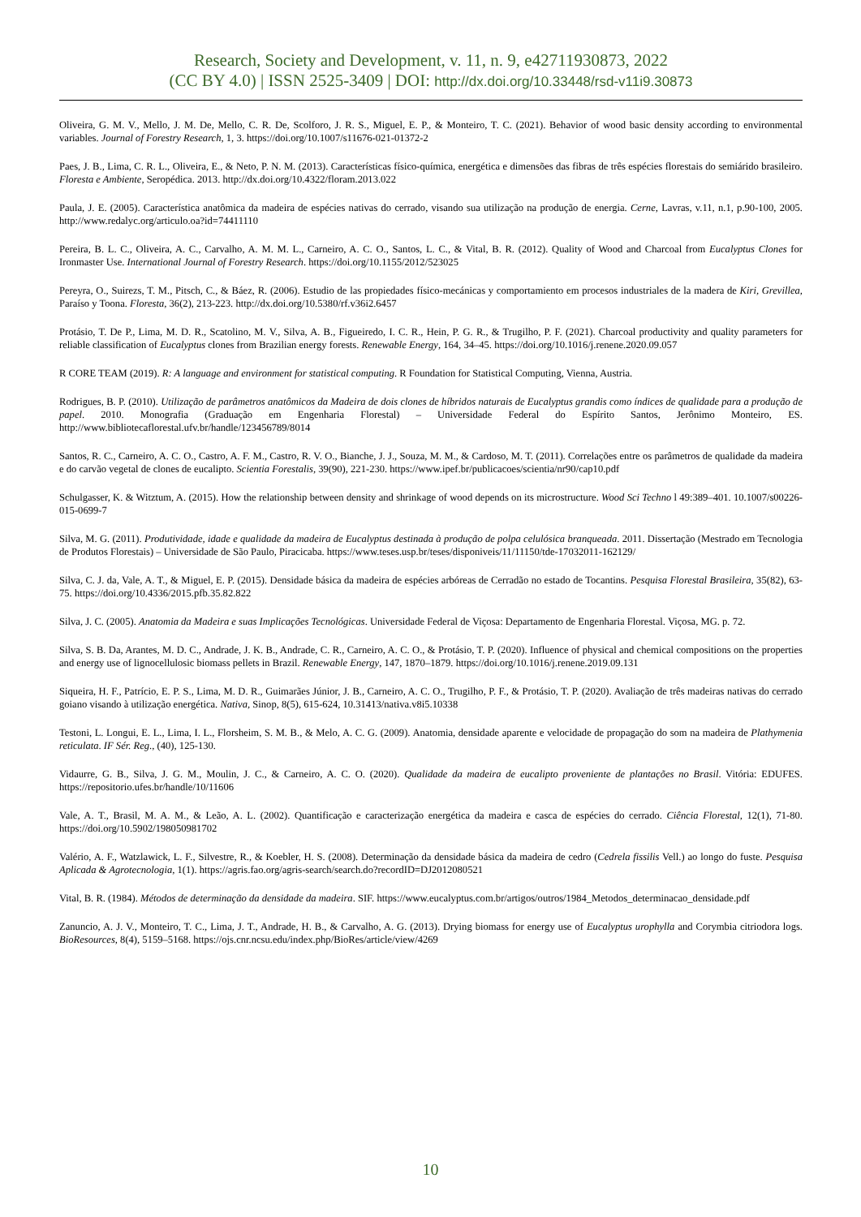Research, Society and Development, v. 11, n. 9, e42711930873, 2022
(CC BY 4.0) | ISSN 2525-3409 | DOI: http://dx.doi.org/10.33448/rsd-v11i9.30873
Oliveira, G. M. V., Mello, J. M. De, Mello, C. R. De, Scolforo, J. R. S., Miguel, E. P., & Monteiro, T. C. (2021). Behavior of wood basic density according to environmental variables. Journal of Forestry Research, 1, 3. https://doi.org/10.1007/s11676-021-01372-2
Paes, J. B., Lima, C. R. L., Oliveira, E., & Neto, P. N. M. (2013). Características físico-química, energética e dimensões das fibras de três espécies florestais do semiárido brasileiro. Floresta e Ambiente, Seropédica. 2013. http://dx.doi.org/10.4322/floram.2013.022
Paula, J. E. (2005). Característica anatômica da madeira de espécies nativas do cerrado, visando sua utilização na produção de energia. Cerne, Lavras, v.11, n.1, p.90-100, 2005. http://www.redalyc.org/articulo.oa?id=74411110
Pereira, B. L. C., Oliveira, A. C., Carvalho, A. M. M. L., Carneiro, A. C. O., Santos, L. C., & Vital, B. R. (2012). Quality of Wood and Charcoal from Eucalyptus Clones for Ironmaster Use. International Journal of Forestry Research. https://doi.org/10.1155/2012/523025
Pereyra, O., Suirezs, T. M., Pitsch, C., & Báez, R. (2006). Estudio de las propiedades físico-mecánicas y comportamiento em procesos industriales de la madera de Kiri, Grevillea, Paraíso y Toona. Floresta, 36(2), 213-223. http://dx.doi.org/10.5380/rf.v36i2.6457
Protásio, T. De P., Lima, M. D. R., Scatolino, M. V., Silva, A. B., Figueiredo, I. C. R., Hein, P. G. R., & Trugilho, P. F. (2021). Charcoal productivity and quality parameters for reliable classification of Eucalyptus clones from Brazilian energy forests. Renewable Energy, 164, 34–45. https://doi.org/10.1016/j.renene.2020.09.057
R CORE TEAM (2019). R: A language and environment for statistical computing. R Foundation for Statistical Computing, Vienna, Austria.
Rodrigues, B. P. (2010). Utilização de parâmetros anatômicos da Madeira de dois clones de híbridos naturais de Eucalyptus grandis como índices de qualidade para a produção de papel. 2010. Monografia (Graduação em Engenharia Florestal) – Universidade Federal do Espírito Santos, Jerônimo Monteiro, ES. http://www.bibliotecaflorestal.ufv.br/handle/123456789/8014
Santos, R. C., Carneiro, A. C. O., Castro, A. F. M., Castro, R. V. O., Bianche, J. J., Souza, M. M., & Cardoso, M. T. (2011). Correlações entre os parâmetros de qualidade da madeira e do carvão vegetal de clones de eucalipto. Scientia Forestalis, 39(90), 221-230. https://www.ipef.br/publicacoes/scientia/nr90/cap10.pdf
Schulgasser, K. & Witztum, A. (2015). How the relationship between density and shrinkage of wood depends on its microstructure. Wood Sci Techno l 49:389–401. 10.1007/s00226-015-0699-7
Silva, M. G. (2011). Produtividade, idade e qualidade da madeira de Eucalyptus destinada à produção de polpa celulósica branqueada. 2011. Dissertação (Mestrado em Tecnologia de Produtos Florestais) – Universidade de São Paulo, Piracicaba. https://www.teses.usp.br/teses/disponiveis/11/11150/tde-17032011-162129/
Silva, C. J. da, Vale, A. T., & Miguel, E. P. (2015). Densidade básica da madeira de espécies arbóreas de Cerradão no estado de Tocantins. Pesquisa Florestal Brasileira, 35(82), 63-75. https://doi.org/10.4336/2015.pfb.35.82.822
Silva, J. C. (2005). Anatomia da Madeira e suas Implicações Tecnológicas. Universidade Federal de Viçosa: Departamento de Engenharia Florestal. Viçosa, MG. p. 72.
Silva, S. B. Da, Arantes, M. D. C., Andrade, J. K. B., Andrade, C. R., Carneiro, A. C. O., & Protásio, T. P. (2020). Influence of physical and chemical compositions on the properties and energy use of lignocellulosic biomass pellets in Brazil. Renewable Energy, 147, 1870–1879. https://doi.org/10.1016/j.renene.2019.09.131
Siqueira, H. F., Patrício, E. P. S., Lima, M. D. R., Guimarães Júnior, J. B., Carneiro, A. C. O., Trugilho, P. F., & Protásio, T. P. (2020). Avaliação de três madeiras nativas do cerrado goiano visando à utilização energética. Nativa, Sinop, 8(5), 615-624, 10.31413/nativa.v8i5.10338
Testoni, L. Longui, E. L., Lima, I. L., Florsheim, S. M. B., & Melo, A. C. G. (2009). Anatomia, densidade aparente e velocidade de propagação do som na madeira de Plathymenia reticulata. IF Sér. Reg., (40), 125-130.
Vidaurre, G. B., Silva, J. G. M., Moulin, J. C., & Carneiro, A. C. O. (2020). Qualidade da madeira de eucalipto proveniente de plantações no Brasil. Vitória: EDUFES. https://repositorio.ufes.br/handle/10/11606
Vale, A. T., Brasil, M. A. M., & Leão, A. L. (2002). Quantificação e caracterização energética da madeira e casca de espécies do cerrado. Ciência Florestal, 12(1), 71-80. https://doi.org/10.5902/198050981702
Valério, A. F., Watzlawick, L. F., Silvestre, R., & Koebler, H. S. (2008). Determinação da densidade básica da madeira de cedro (Cedrela fissilis Vell.) ao longo do fuste. Pesquisa Aplicada & Agrotecnologia, 1(1). https://agris.fao.org/agris-search/search.do?recordID=DJ2012080521
Vital, B. R. (1984). Métodos de determinação da densidade da madeira. SIF. https://www.eucalyptus.com.br/artigos/outros/1984_Metodos_determinacao_densidade.pdf
Zanuncio, A. J. V., Monteiro, T. C., Lima, J. T., Andrade, H. B., & Carvalho, A. G. (2013). Drying biomass for energy use of Eucalyptus urophylla and Corymbia citriodora logs. BioResources, 8(4), 5159–5168. https://ojs.cnr.ncsu.edu/index.php/BioRes/article/view/4269
10